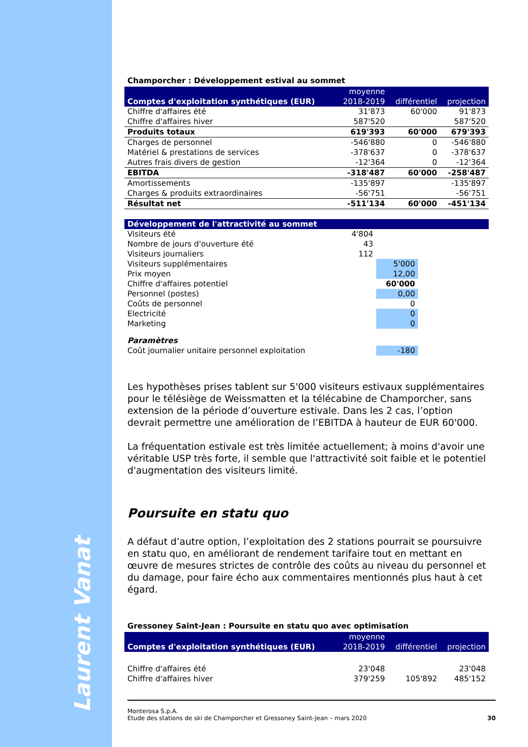Laurent Vanat
Champorcher : Développement estival au sommet
| Comptes d'exploitation synthétiques (EUR) | moyenne 2018-2019 | différentiel | projection |
| --- | --- | --- | --- |
| Chiffre d'affaires été | 31'873 | 60'000 | 91'873 |
| Chiffre d'affaires hiver | 587'520 | | 587'520 |
| Produits totaux | 619'393 | 60'000 | 679'393 |
| Charges de personnel | -546'880 | 0 | -546'880 |
| Matériel & prestations de services | -378'637 | 0 | -378'637 |
| Autres frais divers de gestion | -12'364 | 0 | -12'364 |
| EBITDA | -318'487 | 60'000 | -258'487 |
| Amortissements | -135'897 | | -135'897 |
| Charges & produits extraordinaires | -56'751 | | -56'751 |
| Résultat net | -511'134 | 60'000 | -451'134 |
| Développement de l'attractivité au sommet | | | |
| --- | --- | --- | --- |
| Visiteurs été | 4'804 | | |
| Nombre de jours d'ouverture été | 43 | | |
| Visiteurs journaliers | 112 | | |
| Visiteurs supplémentaires | | 5'000 | |
| Prix moyen | | 12,00 | |
| Chiffre d'affaires potentiel | | 60'000 | |
| Personnel (postes) | | 0,00 | |
| Coûts de personnel | | 0 | |
| Electricité | | 0 | |
| Marketing | | 0 | |
| Paramètres | | | |
| Coût journalier unitaire personnel exploitation | | -180 | |
Les hypothèses prises tablent sur 5'000 visiteurs estivaux supplémentaires pour le télésiège de Weissmatten et la télécabine de Champorcher, sans extension de la période d’ouverture estivale. Dans les 2 cas, l’option devrait permettre une amélioration de l’EBITDA à hauteur de EUR 60'000.
La fréquentation estivale est très limitée actuellement; à moins d'avoir une véritable USP très forte, il semble que l'attractivité soit faible et le potentiel d'augmentation des visiteurs limité.
Poursuite en statu quo
A défaut d’autre option, l’exploitation des 2 stations pourrait se poursuivre en statu quo, en améliorant de rendement tarifaire tout en mettant en œuvre de mesures strictes de contrôle des coûts au niveau du personnel et du damage, pour faire écho aux commentaires mentionnés plus haut à cet égard.
Gressoney Saint-Jean : Poursuite en statu quo avec optimisation
| Comptes d'exploitation synthétiques (EUR) | moyenne 2018-2019 | différentiel | projection |
| --- | --- | --- | --- |
| Chiffre d'affaires été | 23'048 | | 23'048 |
| Chiffre d'affaires hiver | 379'259 | 105'892 | 485'152 |
Monterosa S.p.A.
Etude des stations de ski de Champorcher et Gressoney Saint-Jean – mars 2020 30